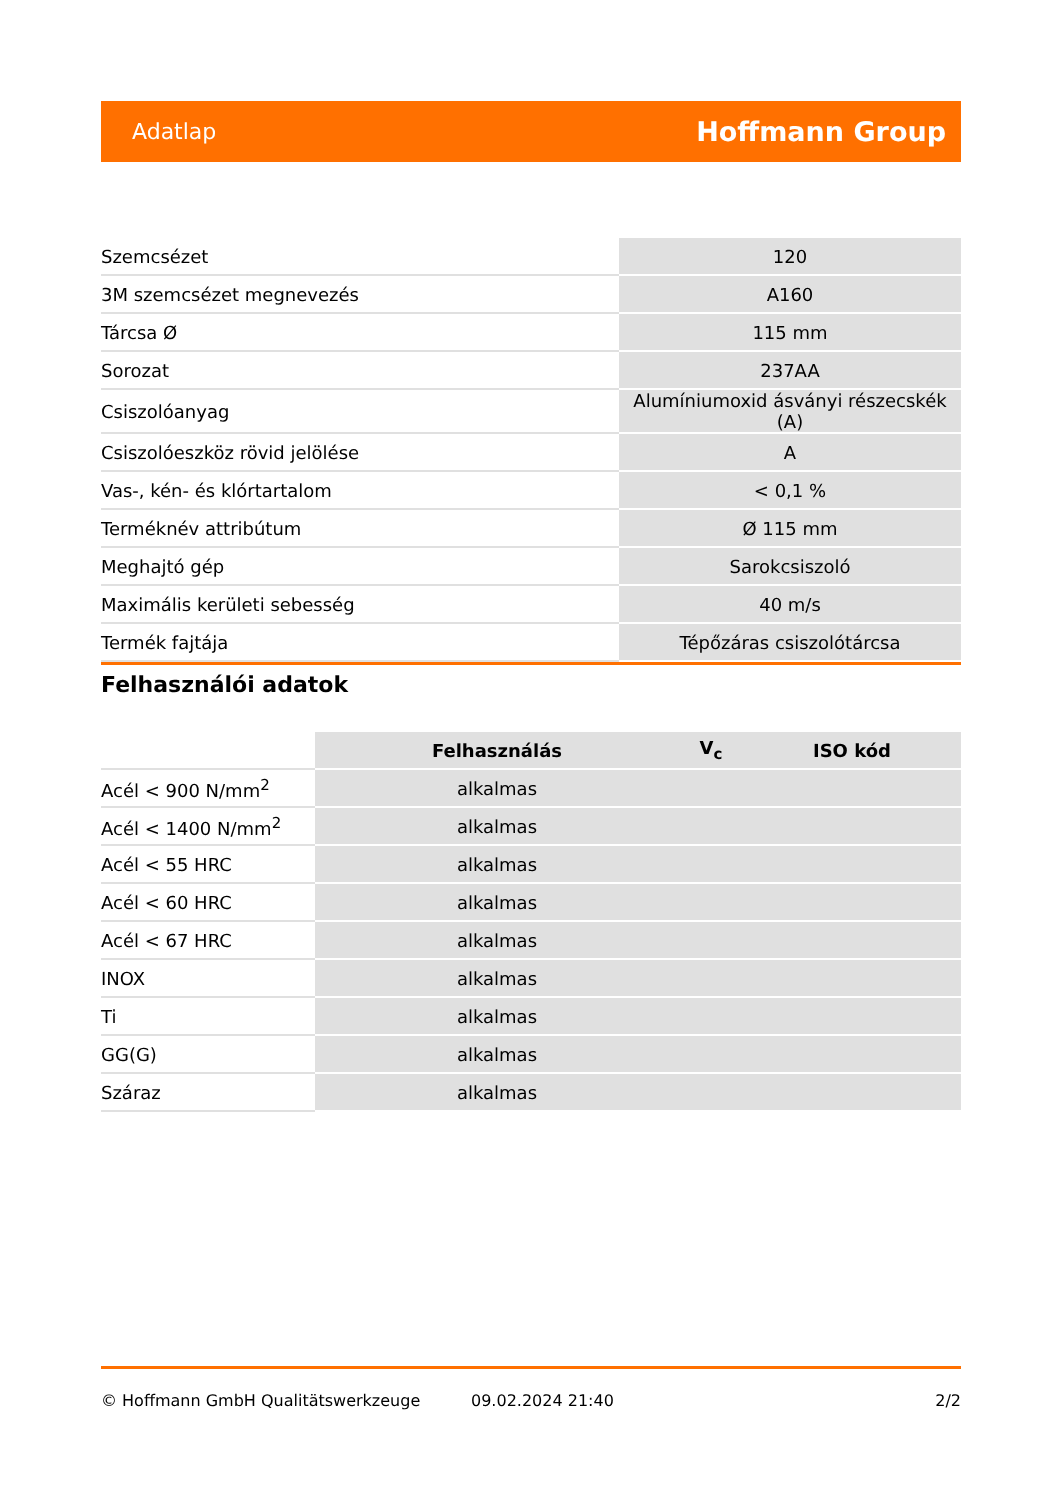Adatlap Hoffmann Group
| Szemcsézet | 120 |
| 3M szemcsézet megnevezés | A160 |
| Tárcsa Ø | 115 mm |
| Sorozat | 237AA |
| Csiszolóanyag | Alumíniumoxid ásványi részecskék (A) |
| Csiszolóeszköz rövid jelölése | A |
| Vas-, kén- és klórtartalom | < 0,1 % |
| Terméknév attribútum | Ø 115 mm |
| Meghajtó gép | Sarokcsiszoló |
| Maximális kerületi sebesség | 40 m/s |
| Termék fajtája | Tépőzáras csiszolótárcsa |
Felhasználói adatok
| | Felhasználás | V<sub>c</sub> | ISO kód |
| --- | --- | --- | --- |
| Acél < 900 N/mm<sup>2</sup> | alkalmas | | |
| Acél < 1400 N/mm<sup>2</sup> | alkalmas | | |
| Acél < 55 HRC | alkalmas | | |
| Acél < 60 HRC | alkalmas | | |
| Acél < 67 HRC | alkalmas | | |
| INOX | alkalmas | | |
| Ti | alkalmas | | |
| GG(G) | alkalmas | | |
| Száraz | alkalmas | | |
© Hoffmann GmbH Qualitätswerkzeuge 09.02.2024 21:40 2/2